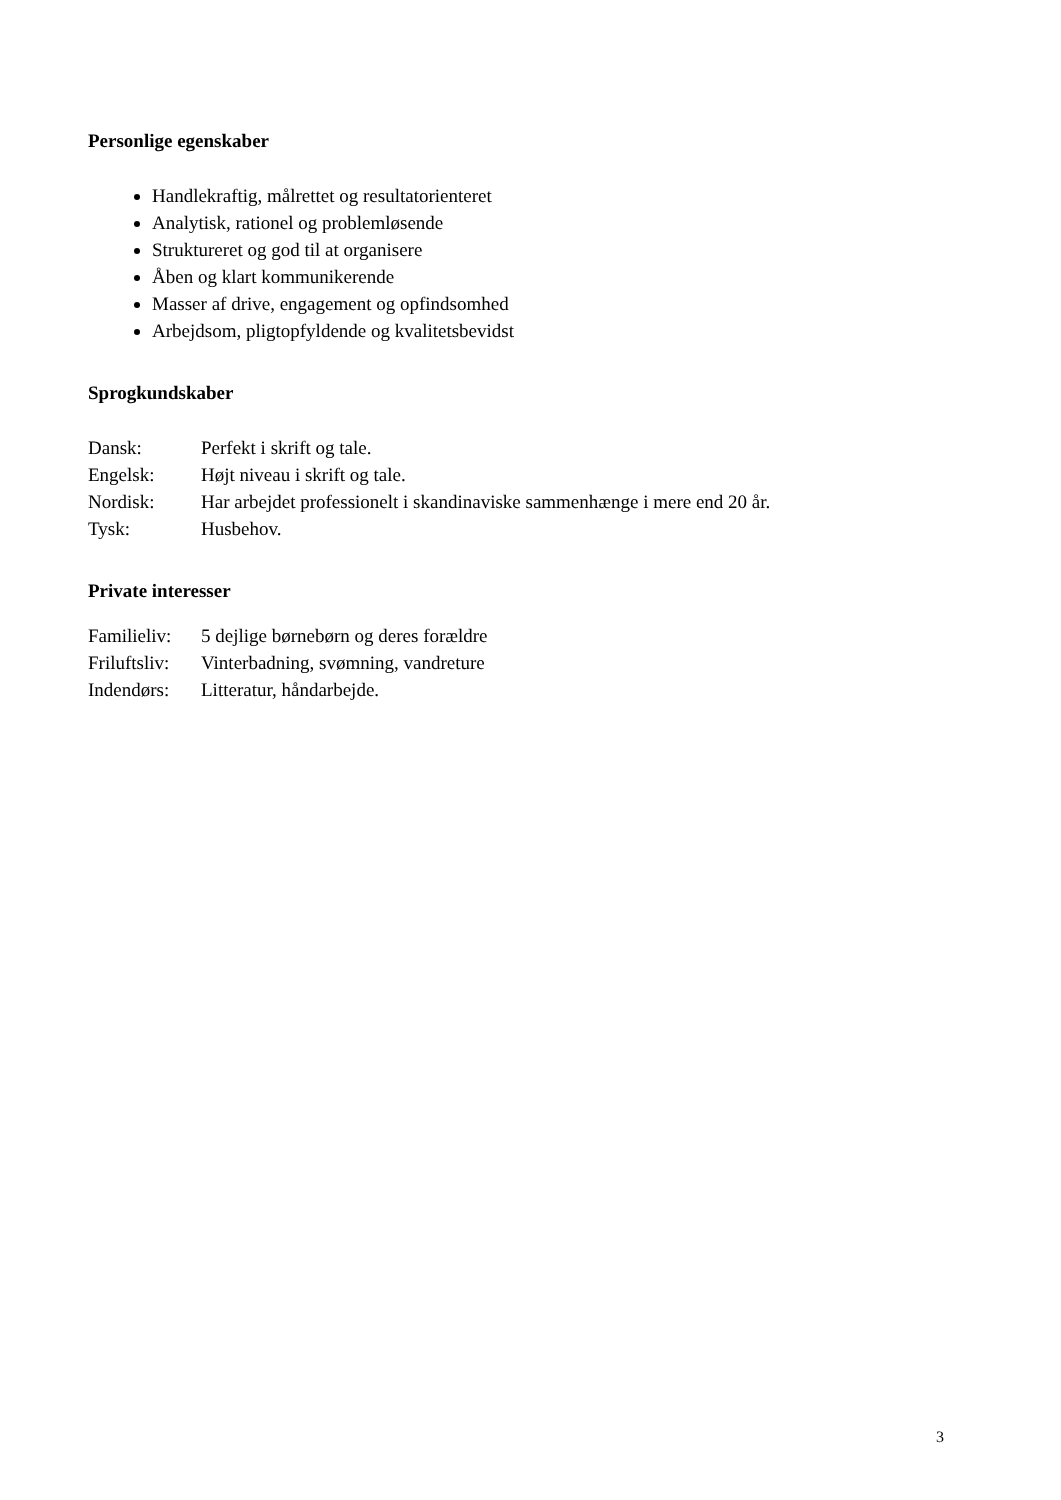Personlige egenskaber
Handlekraftig, målrettet og resultatorienteret
Analytisk, rationel og problemløsende
Struktureret og god til at organisere
Åben og klart kommunikerende
Masser af drive, engagement og opfindsomhed
Arbejdsom, pligtopfyldende og kvalitetsbevidst
Sprogkundskaber
Dansk: Perfekt i skrift og tale.
Engelsk: Højt niveau i skrift og tale.
Nordisk: Har arbejdet professionelt i skandinaviske sammenhænge i mere end 20 år.
Tysk: Husbehov.
Private interesser
Familieliv: 5 dejlige børnebørn og deres forældre
Friluftsliv: Vinterbadning, svømning, vandreture
Indendørs: Litteratur, håndarbejde.
3